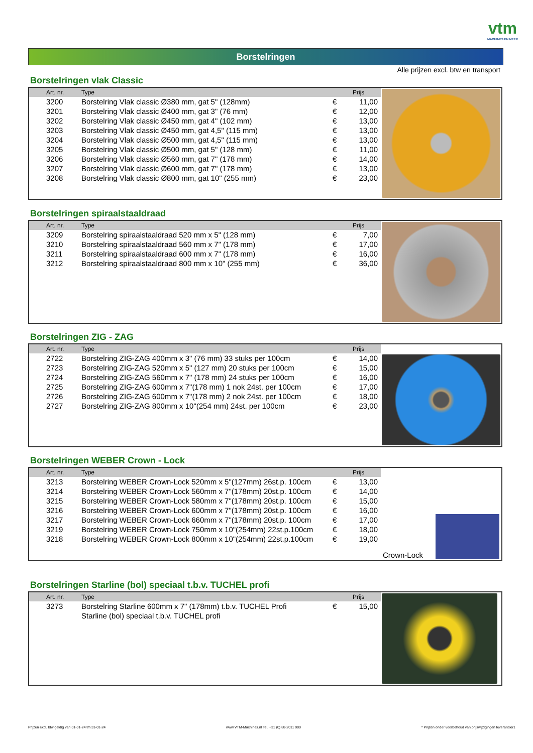vtm
MACHINES EN MEER
Borstelringen
Alle prijzen excl. btw en transport
Borstelringen vlak Classic
| Art. nr. | Type | | Prijs |
| --- | --- | --- | --- |
| 3200 | Borstelring Vlak classic Ø380 mm, gat 5" (128mm) | € | 11,00 |
| 3201 | Borstelring Vlak classic Ø400 mm, gat 3" (76 mm) | € | 12,00 |
| 3202 | Borstelring Vlak classic Ø450 mm, gat 4" (102 mm) | € | 13,00 |
| 3203 | Borstelring Vlak classic Ø450 mm, gat 4,5" (115 mm) | € | 13,00 |
| 3204 | Borstelring Vlak classic Ø500 mm, gat 4,5" (115 mm) | € | 13,00 |
| 3205 | Borstelring Vlak classic Ø500 mm, gat 5" (128 mm) | € | 11,00 |
| 3206 | Borstelring Vlak classic Ø560 mm, gat 7" (178 mm) | € | 14,00 |
| 3207 | Borstelring Vlak classic Ø600 mm, gat 7" (178 mm) | € | 13,00 |
| 3208 | Borstelring Vlak classic Ø800 mm, gat 10" (255 mm) | € | 23,00 |
Borstelringen spiraalstaaldraad
| Art. nr. | Type | | Prijs |
| --- | --- | --- | --- |
| 3209 | Borstelring spiraalstaaldraad 520 mm x 5" (128 mm) | € | 7,00 |
| 3210 | Borstelring spiraalstaaldraad 560 mm x 7" (178 mm) | € | 17,00 |
| 3211 | Borstelring spiraalstaaldraad 600 mm x 7" (178 mm) | € | 16,00 |
| 3212 | Borstelring spiraalstaaldraad 800 mm x 10" (255 mm) | € | 36,00 |
Borstelringen ZIG - ZAG
| Art. nr. | Type | | Prijs |
| --- | --- | --- | --- |
| 2722 | Borstelring ZIG-ZAG 400mm x 3" (76 mm) 33 stuks per 100cm | € | 14,00 |
| 2723 | Borstelring ZIG-ZAG 520mm x 5" (127 mm) 20 stuks per 100cm | € | 15,00 |
| 2724 | Borstelring ZIG-ZAG 560mm x 7" (178 mm) 24 stuks per 100cm | € | 16,00 |
| 2725 | Borstelring ZIG-ZAG 600mm x 7"(178 mm) 1 nok 24st. per 100cm | € | 17,00 |
| 2726 | Borstelring ZIG-ZAG 600mm x 7"(178 mm) 2 nok 24st. per 100cm | € | 18,00 |
| 2727 | Borstelring ZIG-ZAG 800mm x 10"(254 mm) 24st. per 100cm | € | 23,00 |
Borstelringen WEBER Crown - Lock
| Art. nr. | Type | | Prijs |
| --- | --- | --- | --- |
| 3213 | Borstelring WEBER Crown-Lock 520mm x 5"(127mm) 26st.p. 100cm | € | 13,00 |
| 3214 | Borstelring WEBER Crown-Lock 560mm x 7"(178mm) 20st.p. 100cm | € | 14,00 |
| 3215 | Borstelring WEBER Crown-Lock 580mm x 7"(178mm) 20st.p. 100cm | € | 15,00 |
| 3216 | Borstelring WEBER Crown-Lock 600mm x 7"(178mm) 20st.p. 100cm | € | 16,00 |
| 3217 | Borstelring WEBER Crown-Lock 660mm x 7"(178mm) 20st.p. 100cm | € | 17,00 |
| 3219 | Borstelring WEBER Crown-Lock 750mm x 10"(254mm) 22st.p.100cm | € | 18,00 |
| 3218 | Borstelring WEBER Crown-Lock 800mm x 10"(254mm) 22st.p.100cm | € | 19,00 |
Crown-Lock
Borstelringen Starline (bol) speciaal t.b.v. TUCHEL profi
| Art. nr. | Type | | Prijs |
| --- | --- | --- | --- |
| 3273 | Borstelring Starline 600mm x 7" (178mm) t.b.v. TUCHEL Profi | € | 15,00 |
| | Starline (bol) speciaal t.b.v. TUCHEL profi | | |
Prijzen excl. btw geldig van 01-01-24 tm 31-01-24 www.VTM-Machines.nl Tel. +31 (0) 88-2011 900 * Prijzen onder voorbehoud van prijswijzigingen leverancier1